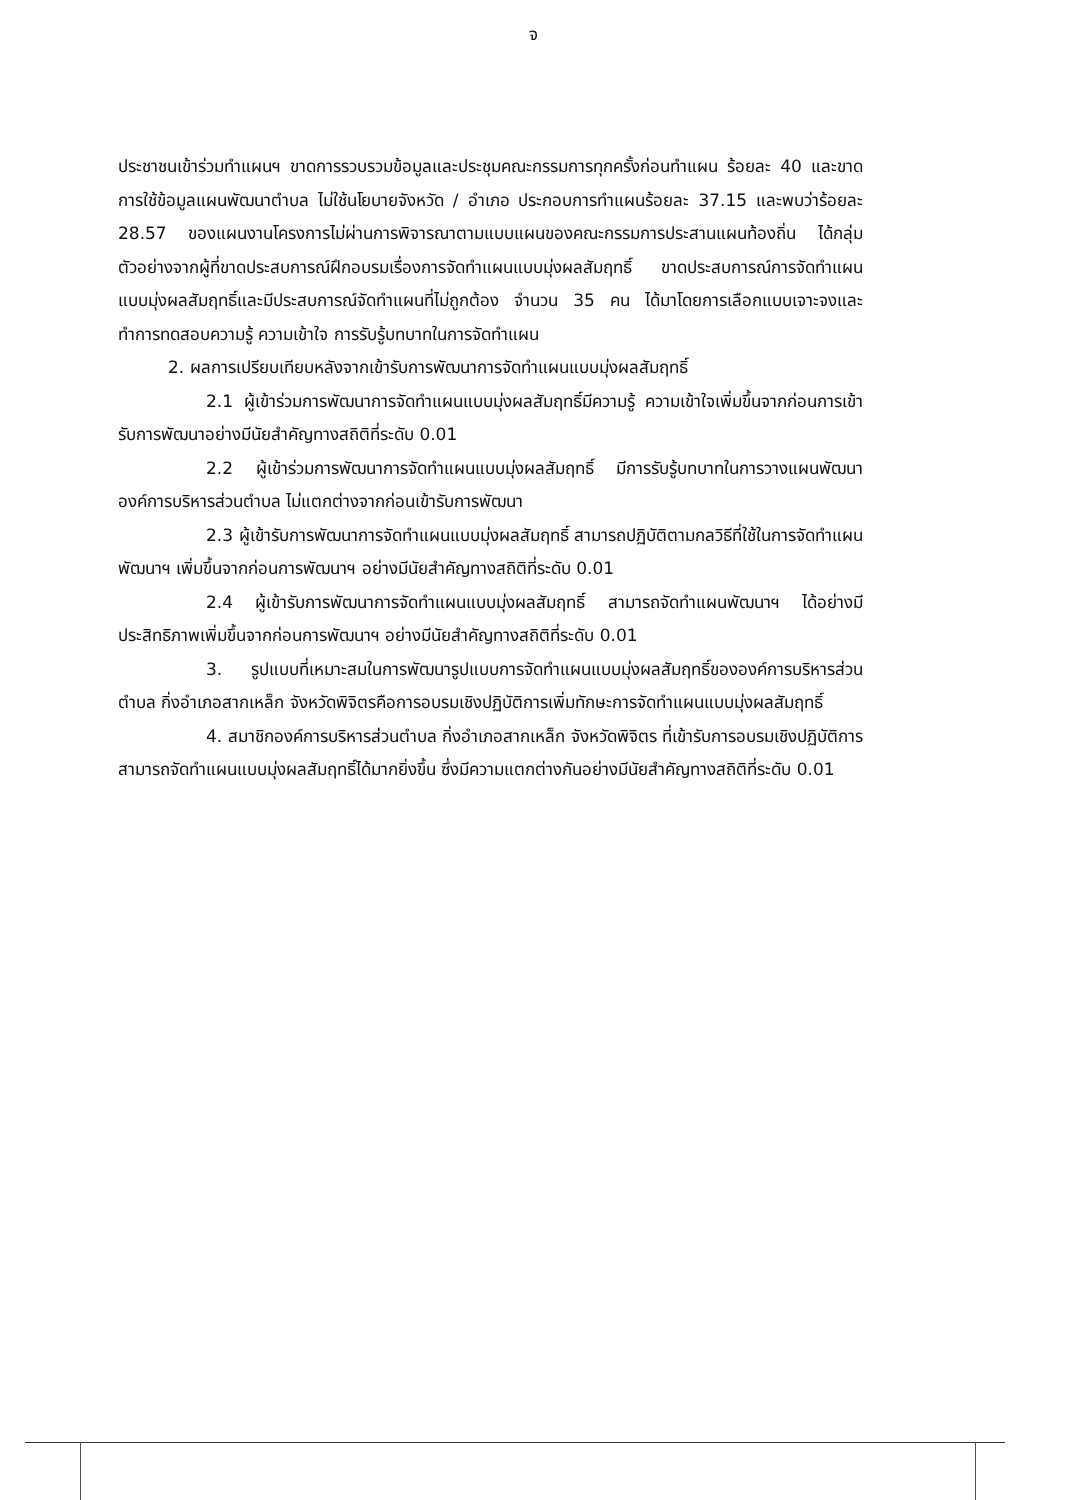จ
ประชาชนเข้าร่วมทำแผนฯ ขาดการรวบรวมข้อมูลและประชุมคณะกรรมการทุกครั้งก่อนทำแผน ร้อยละ 40 และขาดการใช้ข้อมูลแผนพัฒนาตำบล ไม่ใช้นโยบายจังหวัด / อำเภอ ประกอบการทำแผนร้อยละ 37.15 และพบว่าร้อยละ 28.57 ของแผนงานโครงการไม่ผ่านการพิจารณาตามแบบแผนของคณะกรรมการประสานแผนท้องถิ่น ได้กลุ่มตัวอย่างจากผู้ที่ขาดประสบการณ์ฝึกอบรมเรื่องการจัดทำแผนแบบมุ่งผลสัมฤทธิ์ ขาดประสบการณ์การจัดทำแผนแบบมุ่งผลสัมฤทธิ์และมีประสบการณ์จัดทำแผนที่ไม่ถูกต้อง จำนวน 35 คน ได้มาโดยการเลือกแบบเจาะจงและทำการทดสอบความรู้ ความเข้าใจ การรับรู้บทบาทในการจัดทำแผน
2. ผลการเปรียบเทียบหลังจากเข้ารับการพัฒนาการจัดทำแผนแบบมุ่งผลสัมฤทธิ์
2.1 ผู้เข้าร่วมการพัฒนาการจัดทำแผนแบบมุ่งผลสัมฤทธิ์มีความรู้ ความเข้าใจเพิ่มขึ้นจากก่อนการเข้ารับการพัฒนาอย่างมีนัยสำคัญทางสถิติที่ระดับ 0.01
2.2 ผู้เข้าร่วมการพัฒนาการจัดทำแผนแบบมุ่งผลสัมฤทธิ์ มีการรับรู้บทบาทในการวางแผนพัฒนาองค์การบริหารส่วนตำบล ไม่แตกต่างจากก่อนเข้ารับการพัฒนา
2.3 ผู้เข้ารับการพัฒนาการจัดทำแผนแบบมุ่งผลสัมฤทธิ์ สามารถปฏิบัติตามกลวิธีที่ใช้ในการจัดทำแผนพัฒนาฯ เพิ่มขึ้นจากก่อนการพัฒนาฯ อย่างมีนัยสำคัญทางสถิติที่ระดับ 0.01
2.4 ผู้เข้ารับการพัฒนาการจัดทำแผนแบบมุ่งผลสัมฤทธิ์ สามารถจัดทำแผนพัฒนาฯ ได้อย่างมีประสิทธิภาพเพิ่มขึ้นจากก่อนการพัฒนาฯ อย่างมีนัยสำคัญทางสถิติที่ระดับ 0.01
3. รูปแบบที่เหมาะสมในการพัฒนารูปแบบการจัดทำแผนแบบมุ่งผลสัมฤทธิ์ขององค์การบริหารส่วนตำบล กิ่งอำเภอสากเหล็ก จังหวัดพิจิตรคือการอบรมเชิงปฏิบัติการเพิ่มทักษะการจัดทำแผนแบบมุ่งผลสัมฤทธิ์
4. สมาชิกองค์การบริหารส่วนตำบล กิ่งอำเภอสากเหล็ก จังหวัดพิจิตร ที่เข้ารับการอบรมเชิงปฏิบัติการสามารถจัดทำแผนแบบมุ่งผลสัมฤทธิ์ได้มากยิ่งขึ้น ซึ่งมีความแตกต่างกันอย่างมีนัยสำคัญทางสถิติที่ระดับ 0.01